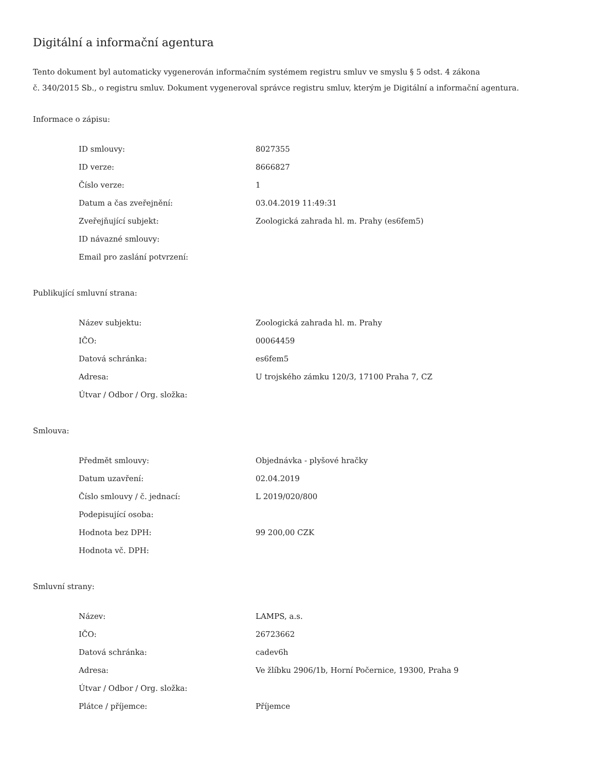Digitální a informační agentura
Tento dokument byl automaticky vygenerován informačním systémem registru smluv ve smyslu § 5 odst. 4 zákona
č. 340/2015 Sb., o registru smluv. Dokument vygeneroval správce registru smluv, kterým je Digitální a informační agentura.
Informace o zápisu:
| ID smlouvy: | 8027355 |
| ID verze: | 8666827 |
| Číslo verze: | 1 |
| Datum a čas zveřejnění: | 03.04.2019 11:49:31 |
| Zveřejňující subjekt: | Zoologická zahrada hl. m. Prahy (es6fem5) |
| ID návazné smlouvy: | |
| Email pro zaslání potvrzení: | |
Publikující smluvní strana:
| Název subjektu: | Zoologická zahrada hl. m. Prahy |
| IČO: | 00064459 |
| Datová schránka: | es6fem5 |
| Adresa: | U trojského zámku 120/3, 17100 Praha 7, CZ |
| Útvar / Odbor / Org. složka: | |
Smlouva:
| Předmět smlouvy: | Objednávka - plyšové hračky |
| Datum uzavření: | 02.04.2019 |
| Číslo smlouvy / č. jednací: | L 2019/020/800 |
| Podepisující osoba: | |
| Hodnota bez DPH: | 99 200,00 CZK |
| Hodnota vč. DPH: | |
Smluvní strany:
| Název: | LAMPS, a.s. |
| IČO: | 26723662 |
| Datová schránka: | cadev6h |
| Adresa: | Ve žlíbku 2906/1b, Horní Počernice, 19300, Praha 9 |
| Útvar / Odbor / Org. složka: | |
| Plátce / příjemce: | Příjemce |